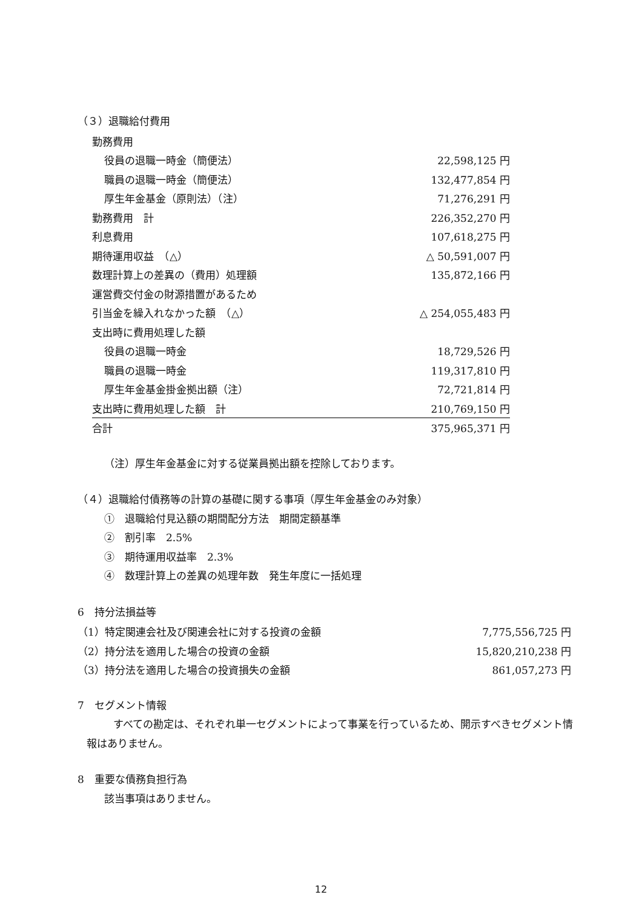（３）退職給付費用
| 勤務費用 | |
| 役員の退職一時金（簡便法） | 22,598,125 円 |
| 職員の退職一時金（簡便法） | 132,477,854 円 |
| 厚生年金基金（原則法）（注） | 71,276,291 円 |
| 勤務費用 計 | 226,352,270 円 |
| 利息費用 | 107,618,275 円 |
| 期待運用収益 （△） | △ 50,591,007 円 |
| 数理計算上の差異の（費用）処理額 | 135,872,166 円 |
| 運営費交付金の財源措置があるため | |
| 引当金を繰入れなかった額 （△） | △ 254,055,483 円 |
| 支出時に費用処理した額 | |
| 役員の退職一時金 | 18,729,526 円 |
| 職員の退職一時金 | 119,317,810 円 |
| 厚生年金基金掛金拠出額（注） | 72,721,814 円 |
| 支出時に費用処理した額 計 | 210,769,150 円 |
| 合計 | 375,965,371 円 |
（注）厚生年金基金に対する従業員拠出額を控除しております。
（４）退職給付債務等の計算の基礎に関する事項（厚生年金基金のみ対象）
①　退職給付見込額の期間配分方法　期間定額基準
②　割引率　2.5%
③　期待運用収益率　2.3%
④　数理計算上の差異の処理年数　発生年度に一括処理
6　持分法損益等
| （1）特定関連会社及び関連会社に対する投資の金額 | 7,775,556,725 円 |
| （2）持分法を適用した場合の投資の金額 | 15,820,210,238 円 |
| （3）持分法を適用した場合の投資損失の金額 | 861,057,273 円 |
7　セグメント情報
すべての勘定は、それぞれ単一セグメントによって事業を行っているため、開示すべきセグメント情報はありません。
8　重要な債務負担行為
該当事項はありません。
12